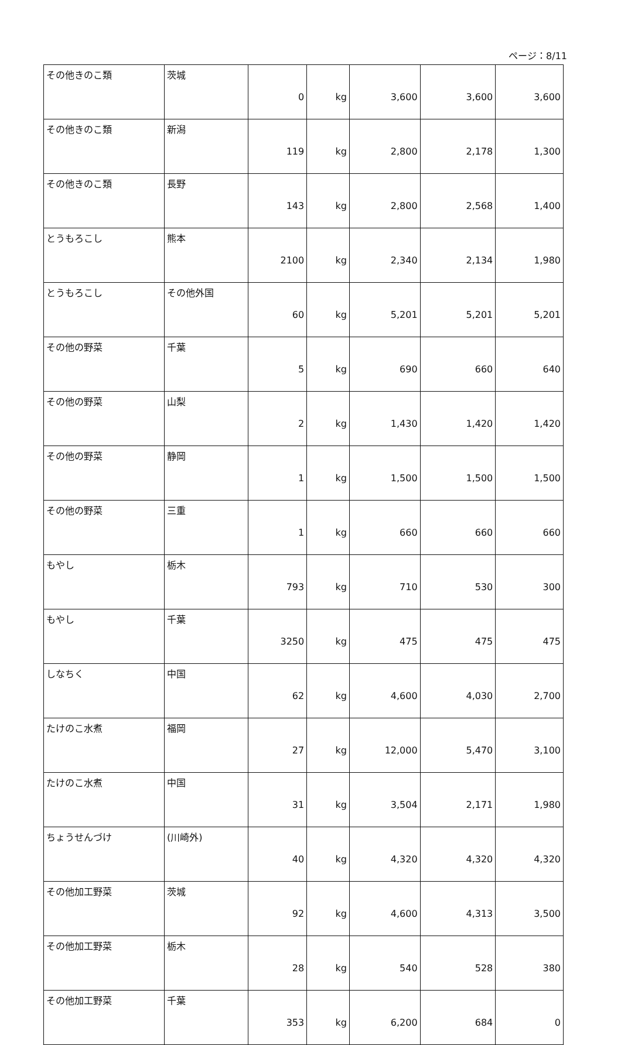ページ：8/11
| その他きのこ類 | 茨城 | 0 | kg | 3,600 | 3,600 | 3,600 |
| その他きのこ類 | 新潟 | 119 | kg | 2,800 | 2,178 | 1,300 |
| その他きのこ類 | 長野 | 143 | kg | 2,800 | 2,568 | 1,400 |
| とうもろこし | 熊本 | 2100 | kg | 2,340 | 2,134 | 1,980 |
| とうもろこし | その他外国 | 60 | kg | 5,201 | 5,201 | 5,201 |
| その他の野菜 | 千葉 | 5 | kg | 690 | 660 | 640 |
| その他の野菜 | 山梨 | 2 | kg | 1,430 | 1,420 | 1,420 |
| その他の野菜 | 静岡 | 1 | kg | 1,500 | 1,500 | 1,500 |
| その他の野菜 | 三重 | 1 | kg | 660 | 660 | 660 |
| もやし | 栃木 | 793 | kg | 710 | 530 | 300 |
| もやし | 千葉 | 3250 | kg | 475 | 475 | 475 |
| しなちく | 中国 | 62 | kg | 4,600 | 4,030 | 2,700 |
| たけのこ水煮 | 福岡 | 27 | kg | 12,000 | 5,470 | 3,100 |
| たけのこ水煮 | 中国 | 31 | kg | 3,504 | 2,171 | 1,980 |
| ちょうせんづけ | (川崎外) | 40 | kg | 4,320 | 4,320 | 4,320 |
| その他加工野菜 | 茨城 | 92 | kg | 4,600 | 4,313 | 3,500 |
| その他加工野菜 | 栃木 | 28 | kg | 540 | 528 | 380 |
| その他加工野菜 | 千葉 | 353 | kg | 6,200 | 684 | 0 |